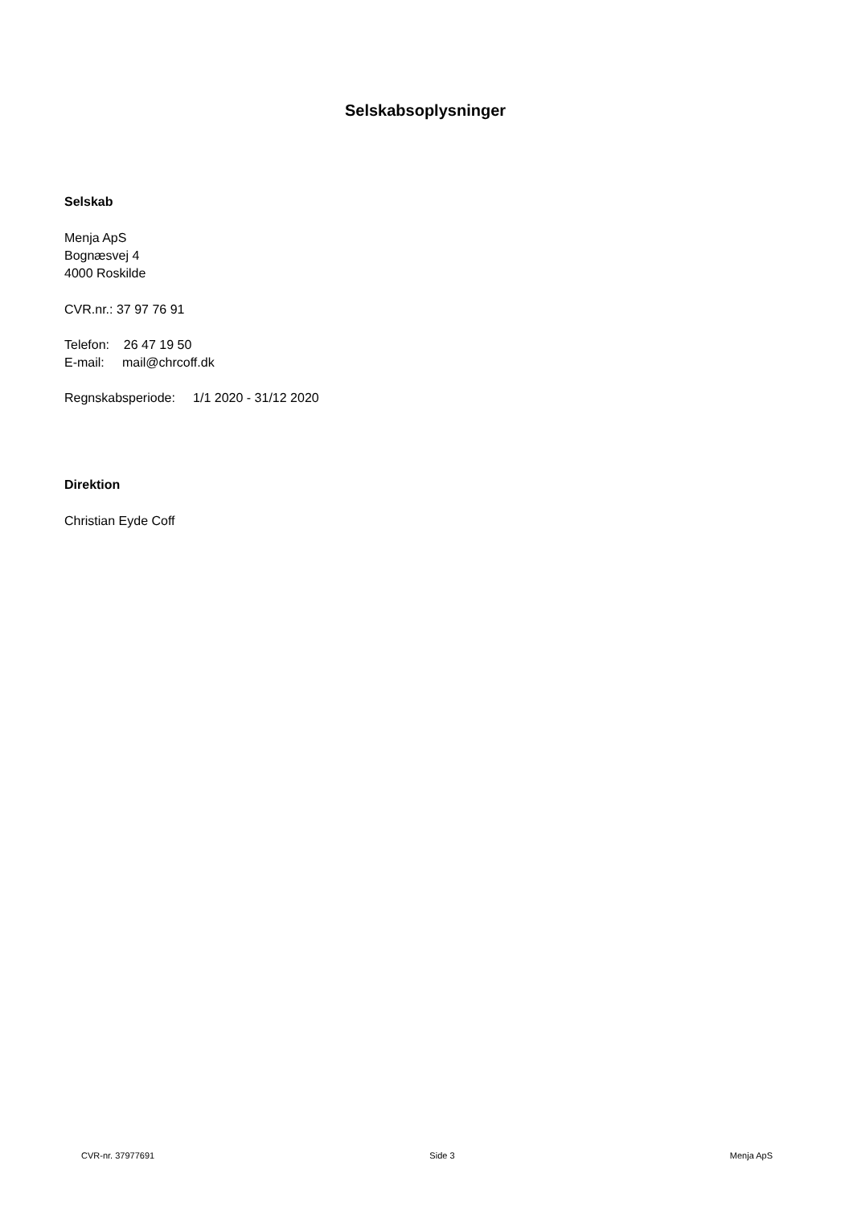Selskabsoplysninger
Selskab
Menja ApS
Bognæsvej 4
4000 Roskilde
CVR.nr.: 37 97 76 91
Telefon: 26 47 19 50
E-mail: mail@chrcoff.dk
Regnskabsperiode: 1/1 2020 - 31/12 2020
Direktion
Christian Eyde Coff
CVR-nr. 37977691 Side 3 Menja ApS